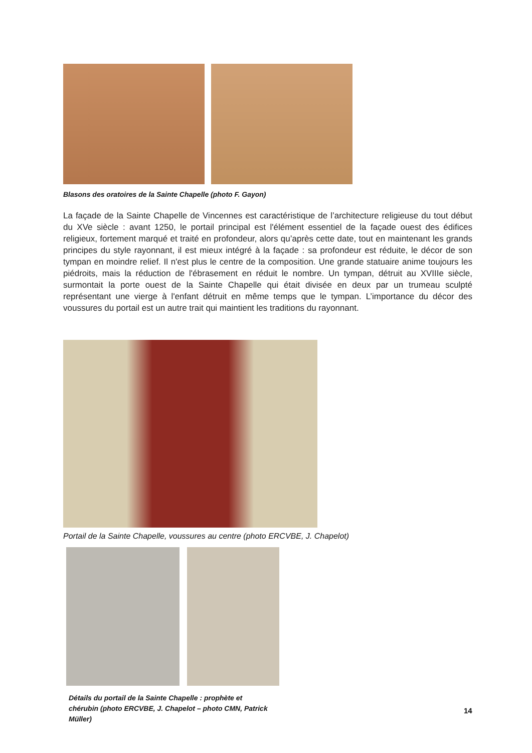Blasons des oratoires de la Sainte Chapelle (photo F. Gayon)
La façade de la Sainte Chapelle de Vincennes est caractéristique de l’architecture religieuse du tout début du XVe siècle : avant 1250, le portail principal est l'élément essentiel de la façade ouest des édifices religieux, fortement marqué et traité en profondeur, alors qu’après cette date, tout en maintenant les grands principes du style rayonnant, il est mieux intégré à la façade : sa profondeur est réduite, le décor de son tympan en moindre relief. Il n'est plus le centre de la composition. Une grande statuaire anime toujours les piédroits, mais la réduction de l'ébrasement en réduit le nombre. Un tympan, détruit au XVIIIe siècle, surmontait la porte ouest de la Sainte Chapelle qui était divisée en deux par un trumeau sculpté représentant une vierge à l'enfant détruit en même temps que le tympan. L’importance du décor des voussures du portail est un autre trait qui maintient les traditions du rayonnant.
Portail de la Sainte Chapelle, voussures au centre (photo ERCVBE, J. Chapelot)
Détails du portail de la Sainte Chapelle : prophète et chérubin (photo ERCVBE, J. Chapelot – photo CMN, Patrick Müller)
14